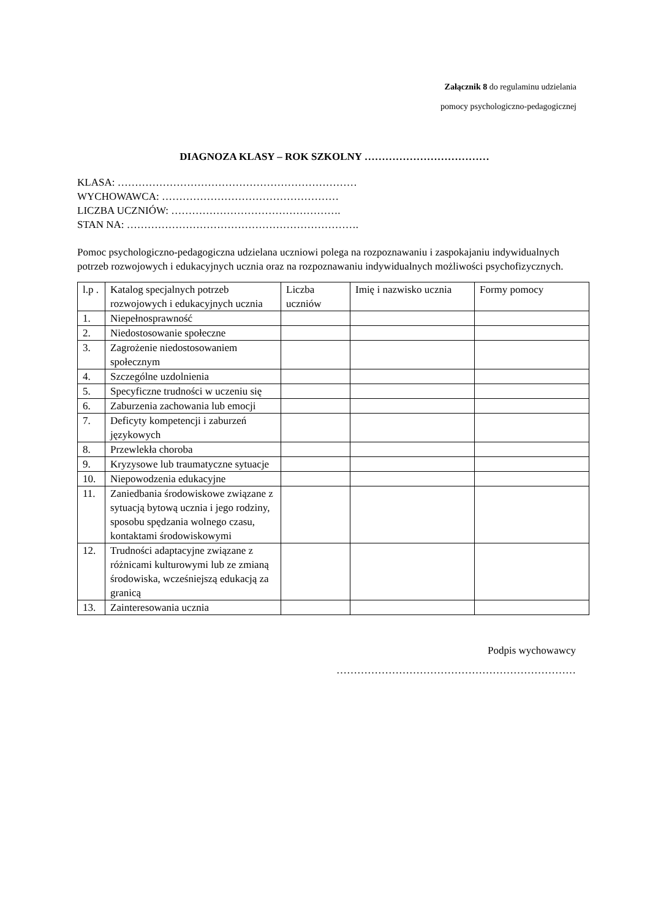Załącznik 8 do regulaminu udzielania
pomocy psychologiczno-pedagogicznej
DIAGNOZA KLASY – ROK SZKOLNY ………………………………
KLASA: ……………………………………………………………
WYCHOWAWCA: ……………………………………………
LICZBA UCZNIÓW: ………………………………………….
STAN NA: ………………………………………………………….
Pomoc psychologiczno-pedagogiczna udzielana uczniowi polega na rozpoznawaniu i zaspokajaniu indywidualnych potrzeb rozwojowych i edukacyjnych ucznia oraz na rozpoznawaniu indywidualnych możliwości psychofizycznych.
| l.p . | Katalog specjalnych potrzeb rozwojowych i edukacyjnych ucznia | Liczba uczniów | Imię i nazwisko ucznia | Formy pomocy |
| 1. | Niepełnosprawność | | | |
| 2. | Niedostosowanie społeczne | | | |
| 3. | Zagrożenie niedostosowaniem społecznym | | | |
| 4. | Szczególne uzdolnienia | | | |
| 5. | Specyficzne trudności w uczeniu się | | | |
| 6. | Zaburzenia zachowania lub emocji | | | |
| 7. | Deficyty kompetencji i zaburzeń językowych | | | |
| 8. | Przewlekła choroba | | | |
| 9. | Kryzysowe lub traumatyczne sytuacje | | | |
| 10. | Niepowodzenia edukacyjne | | | |
| 11. | Zaniedbania środowiskowe związane z sytuacją bytową ucznia i jego rodziny, sposobu spędzania wolnego czasu, kontaktami środowiskowymi | | | |
| 12. | Trudności adaptacyjne związane z różnicami kulturowymi lub ze zmianą środowiska, wcześniejszą edukacją za granicą | | | |
| 13. | Zainteresowania ucznia | | | |
Podpis wychowawcy
……………………………………………………………